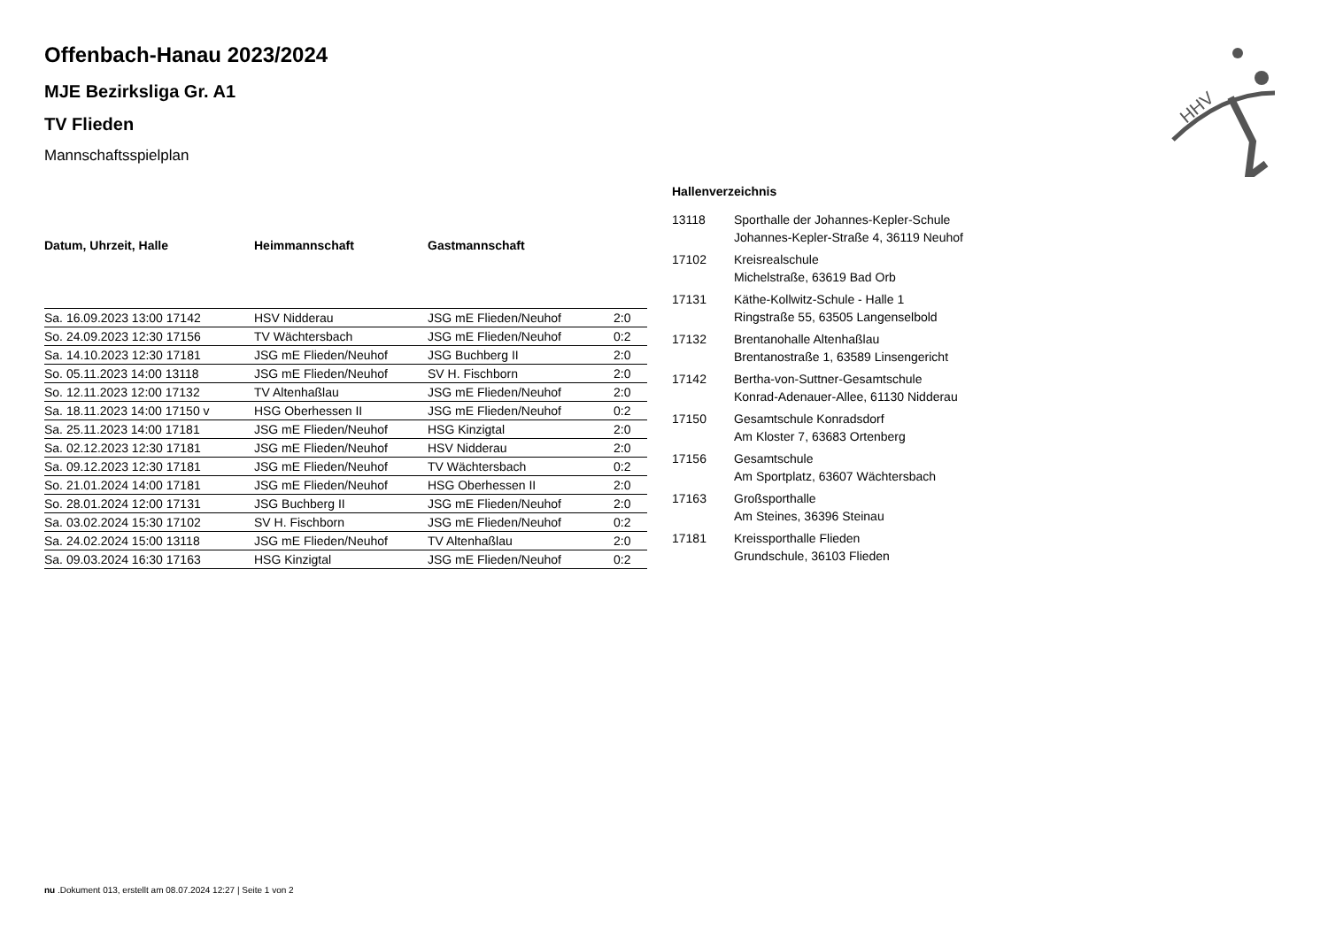HHV
Offenbach-Hanau 2023/2024
MJE Bezirksliga Gr. A1
TV Flieden
Mannschaftsspielplan
| Datum, Uhrzeit, Halle | Heimmannschaft | Gastmannschaft | |
| --- | --- | --- | --- |
| Sa. 16.09.2023 13:00 17142 | HSV Nidderau | JSG mE Flieden/Neuhof | 2:0 |
| So. 24.09.2023 12:30 17156 | TV Wächtersbach | JSG mE Flieden/Neuhof | 0:2 |
| Sa. 14.10.2023 12:30 17181 | JSG mE Flieden/Neuhof | JSG Buchberg II | 2:0 |
| So. 05.11.2023 14:00 13118 | JSG mE Flieden/Neuhof | SV H. Fischborn | 2:0 |
| So. 12.11.2023 12:00 17132 | TV Altenhaßlau | JSG mE Flieden/Neuhof | 2:0 |
| Sa. 18.11.2023 14:00 17150 v | HSG Oberhessen II | JSG mE Flieden/Neuhof | 0:2 |
| Sa. 25.11.2023 14:00 17181 | JSG mE Flieden/Neuhof | HSG Kinzigtal | 2:0 |
| Sa. 02.12.2023 12:30 17181 | JSG mE Flieden/Neuhof | HSV Nidderau | 2:0 |
| Sa. 09.12.2023 12:30 17181 | JSG mE Flieden/Neuhof | TV Wächtersbach | 0:2 |
| So. 21.01.2024 14:00 17181 | JSG mE Flieden/Neuhof | HSG Oberhessen II | 2:0 |
| So. 28.01.2024 12:00 17131 | JSG Buchberg II | JSG mE Flieden/Neuhof | 2:0 |
| Sa. 03.02.2024 15:30 17102 | SV H. Fischborn | JSG mE Flieden/Neuhof | 0:2 |
| Sa. 24.02.2024 15:00 13118 | JSG mE Flieden/Neuhof | TV Altenhaßlau | 2:0 |
| Sa. 09.03.2024 16:30 17163 | HSG Kinzigtal | JSG mE Flieden/Neuhof | 0:2 |
Hallenverzeichnis
| 13118 | Sporthalle der Johannes-Kepler-Schule Johannes-Kepler-Straße 4, 36119 Neuhof |
| 17102 | Kreisrealschule Michelstraße, 63619 Bad Orb |
| 17131 | Käthe-Kollwitz-Schule - Halle 1 Ringstraße 55, 63505 Langenselbold |
| 17132 | Brentanohalle Altenhaßlau Brentanostraße 1, 63589 Linsengericht |
| 17142 | Bertha-von-Suttner-Gesamtschule Konrad-Adenauer-Allee, 61130 Nidderau |
| 17150 | Gesamtschule Konradsdorf Am Kloster 7, 63683 Ortenberg |
| 17156 | Gesamtschule Am Sportplatz, 63607 Wächtersbach |
| 17163 | Großsporthalle Am Steines, 36396 Steinau |
| 17181 | Kreissporthalle Flieden Grundschule, 36103 Flieden |
nu .Dokument 013, erstellt am 08.07.2024 12:27 | Seite 1 von 2